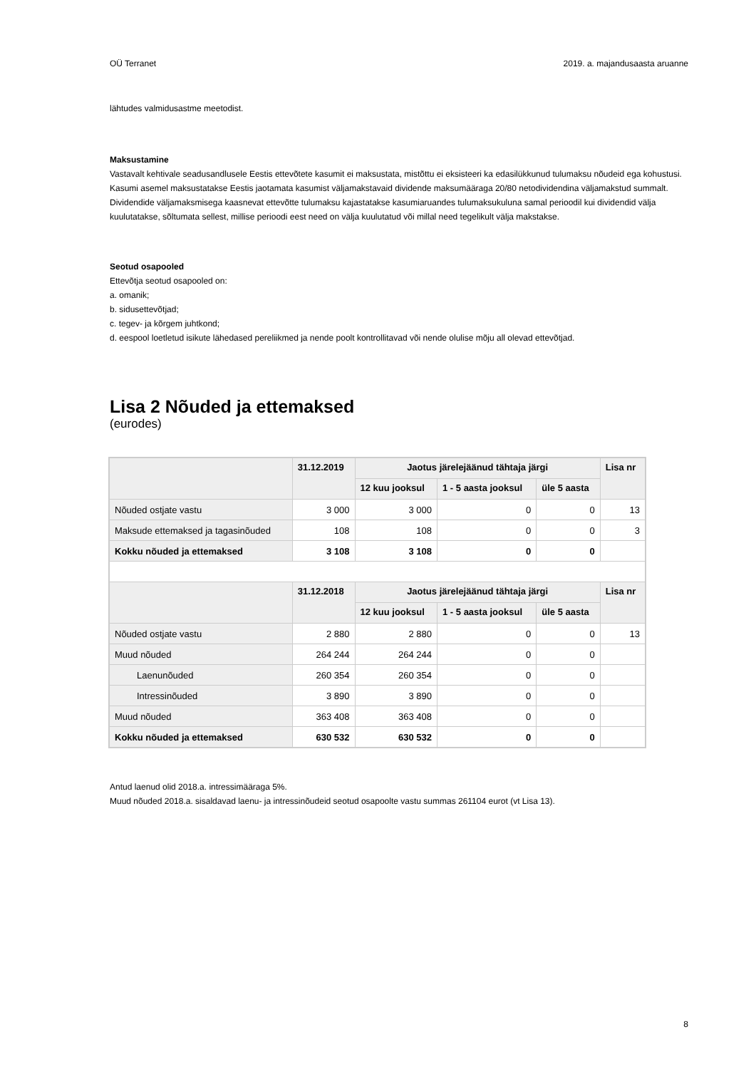OÜ Terranet 2019. a. majandusaasta aruanne
lähtudes valmidusastme meetodist.
Maksustamine
Vastavalt kehtivale seadusandlusele Eestis ettevõtete kasumit ei maksustata, mistõttu ei eksisteeri ka edasilükkunud tulumaksu nõudeid ega kohustusi. Kasumi asemel maksustatakse Eestis jaotamata kasumist väljamakstavaid dividende maksumääraga 20/80 netodividendina väljamakstud summalt. Dividendide väljamaksmisega kaasnevat ettevõtte tulumaksu kajastatakse kasumiaruandes tulumaksukuluna samal perioodil kui dividendid välja kuulutatakse, sõltumata sellest, millise perioodi eest need on välja kuulutatud või millal need tegelikult välja makstakse.
Seotud osapooled
Ettevõtja seotud osapooled on:
a. omanik;
b. sidusettevõtjad;
c. tegev- ja kõrgem juhtkond;
d. eespool loetletud isikute lähedased pereliikmed ja nende poolt kontrollitavad või nende olulise mõju all olevad ettevõtjad.
Lisa 2 Nõuded ja ettemaksed
(eurodes)
| | 31.12.2019 | Jaotus järelejäänud tähtaja järgi | | | Lisa nr |
| --- | --- | --- | --- | --- | --- |
| | | 12 kuu jooksul | 1 - 5 aasta jooksul | üle 5 aasta | |
| Nõuded ostjate vastu | 3 000 | 3 000 | 0 | 0 | 13 |
| Maksude ettemaksed ja tagasinõuded | 108 | 108 | 0 | 0 | 3 |
| Kokku nõuded ja ettemaksed | 3 108 | 3 108 | 0 | 0 | |
| | 31.12.2018 | Jaotus järelejäänud tähtaja järgi | | | Lisa nr |
| | | 12 kuu jooksul | 1 - 5 aasta jooksul | üle 5 aasta | |
| Nõuded ostjate vastu | 2 880 | 2 880 | 0 | 0 | 13 |
| Muud nõuded | 264 244 | 264 244 | 0 | 0 | |
| Laenunõuded | 260 354 | 260 354 | 0 | 0 | |
| Intressinõuded | 3 890 | 3 890 | 0 | 0 | |
| Muud nõuded | 363 408 | 363 408 | 0 | 0 | |
| Kokku nõuded ja ettemaksed | 630 532 | 630 532 | 0 | 0 | |
Antud laenud olid 2018.a. intressimääraga 5%.
Muud nõuded 2018.a. sisaldavad laenu- ja intressinõudeid seotud osapoolte vastu summas 261104 eurot (vt Lisa 13).
8